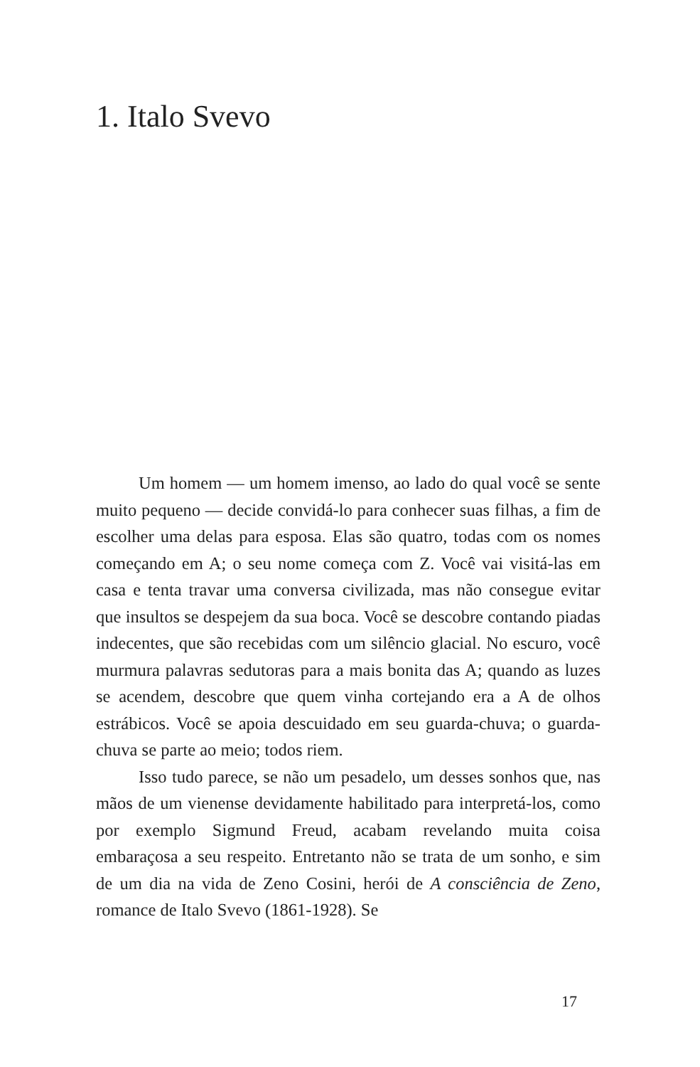1. Italo Svevo
Um homem — um homem imenso, ao lado do qual você se sente muito pequeno — decide convidá-lo para conhecer suas filhas, a fim de escolher uma delas para esposa. Elas são quatro, todas com os nomes começando em A; o seu nome começa com Z. Você vai visitá-las em casa e tenta travar uma conversa civilizada, mas não consegue evitar que insultos se despejem da sua boca. Você se descobre contando piadas indecentes, que são recebidas com um silêncio glacial. No escuro, você murmura palavras sedutoras para a mais bonita das A; quando as luzes se acendem, descobre que quem vinha cortejando era a A de olhos estrábicos. Você se apoia descuidado em seu guarda-chuva; o guarda-chuva se parte ao meio; todos riem.
Isso tudo parece, se não um pesadelo, um desses sonhos que, nas mãos de um vienense devidamente habilitado para interpretá-los, como por exemplo Sigmund Freud, acabam revelando muita coisa embaraçosa a seu respeito. Entretanto não se trata de um sonho, e sim de um dia na vida de Zeno Cosini, herói de A consciência de Zeno, romance de Italo Svevo (1861-1928). Se
17